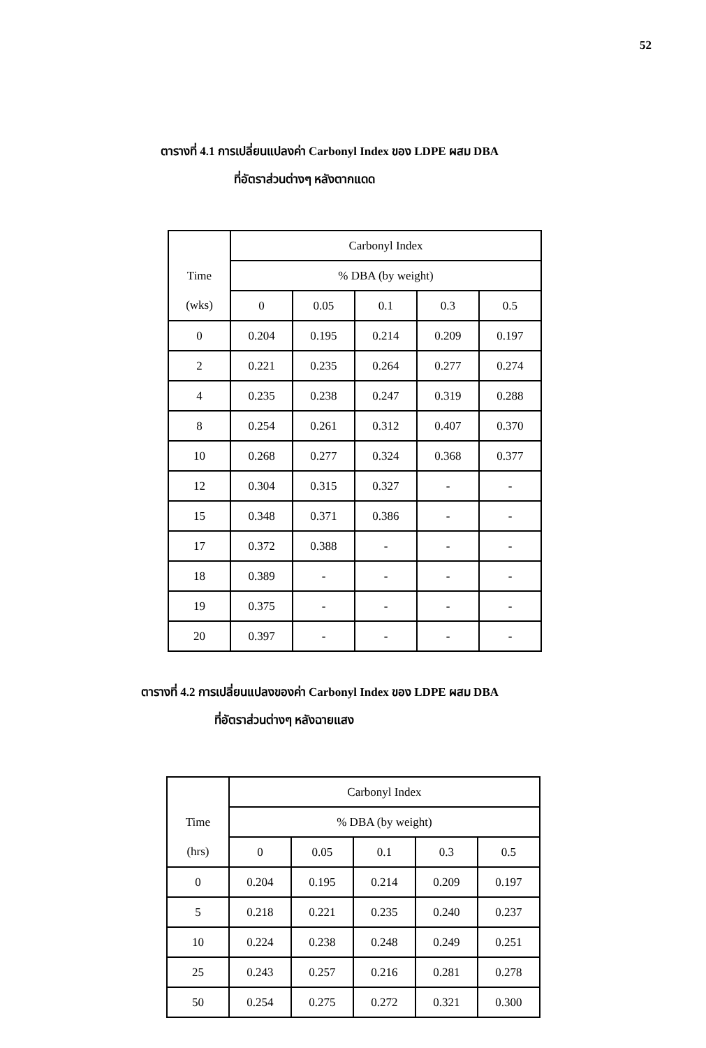52
ตารางที่ 4.1 การเปลี่ยนแปลงค่า Carbonyl Index ของ LDPE ผสม DBA
ที่อัตราส่วนต่างๆ หลังตากแดด
| | Carbonyl Index | | | | |
| --- | --- | --- | --- | --- | --- |
| Time | % DBA (by weight) | | | | |
| (wks) | 0 | 0.05 | 0.1 | 0.3 | 0.5 |
| 0 | 0.204 | 0.195 | 0.214 | 0.209 | 0.197 |
| 2 | 0.221 | 0.235 | 0.264 | 0.277 | 0.274 |
| 4 | 0.235 | 0.238 | 0.247 | 0.319 | 0.288 |
| 8 | 0.254 | 0.261 | 0.312 | 0.407 | 0.370 |
| 10 | 0.268 | 0.277 | 0.324 | 0.368 | 0.377 |
| 12 | 0.304 | 0.315 | 0.327 | - | - |
| 15 | 0.348 | 0.371 | 0.386 | - | - |
| 17 | 0.372 | 0.388 | - | - | - |
| 18 | 0.389 | - | - | - | - |
| 19 | 0.375 | - | - | - | - |
| 20 | 0.397 | - | - | - | - |
ตารางที่ 4.2 การเปลี่ยนแปลงของค่า Carbonyl Index ของ LDPE ผสม DBA
ที่อัตราส่วนต่างๆ หลังฉายแสง
| | Carbonyl Index | | | | |
| --- | --- | --- | --- | --- | --- |
| Time | % DBA (by weight) | | | | |
| (hrs) | 0 | 0.05 | 0.1 | 0.3 | 0.5 |
| 0 | 0.204 | 0.195 | 0.214 | 0.209 | 0.197 |
| 5 | 0.218 | 0.221 | 0.235 | 0.240 | 0.237 |
| 10 | 0.224 | 0.238 | 0.248 | 0.249 | 0.251 |
| 25 | 0.243 | 0.257 | 0.216 | 0.281 | 0.278 |
| 50 | 0.254 | 0.275 | 0.272 | 0.321 | 0.300 |